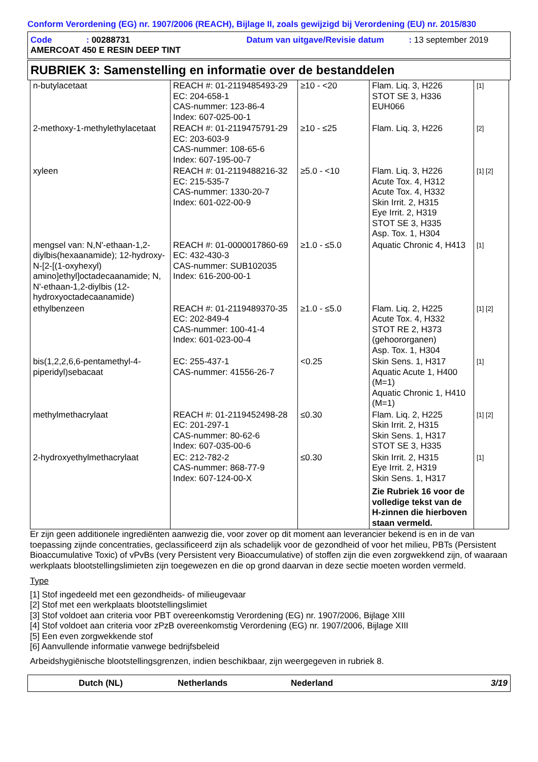Conform Verordening (EG) nr. 1907/2006 (REACH), Bijlage II, zoals gewijzigd bij Verordening (EU) nr. 2015/830
Code: 00288731 Datum van uitgave/Revisie datum: 13 september 2019
AMERCOAT 450 E RESIN DEEP TINT
RUBRIEK 3: Samenstelling en informatie over de bestanddelen
| n-butylacetaat | REACH #: 01-2119485493-29 EC: 204-658-1 CAS-nummer: 123-86-4 Index: 607-025-00-1 | ≥10 - <20 | Flam. Liq. 3, H226 STOT SE 3, H336 EUH066 | [1] |
| 2-methoxy-1-methylethylacetaat | REACH #: 01-2119475791-29 EC: 203-603-9 CAS-nummer: 108-65-6 Index: 607-195-00-7 | ≥10 - ≤25 | Flam. Liq. 3, H226 | [2] |
| xyleen | REACH #: 01-2119488216-32 EC: 215-535-7 CAS-nummer: 1330-20-7 Index: 601-022-00-9 | ≥5.0 - <10 | Flam. Liq. 3, H226 Acute Tox. 4, H312 Acute Tox. 4, H332 Skin Irrit. 2, H315 Eye Irrit. 2, H319 STOT SE 3, H335 Asp. Tox. 1, H304 | [1] [2] |
| mengsel van: N,N'-ethaan-1,2-diylbis(hexaanamide); 12-hydroxy-N-[2-[(1-oxyhexyl) amino]ethyl]octadecaanamide; N, N'-ethaan-1,2-diylbis (12-hydroxyoctadecaanamide) | REACH #: 01-0000017860-69 EC: 432-430-3 CAS-nummer: SUB102035 Index: 616-200-00-1 | ≥1.0 - ≤5.0 | Aquatic Chronic 4, H413 | [1] |
| ethylbenzeen | REACH #: 01-2119489370-35 EC: 202-849-4 CAS-nummer: 100-41-4 Index: 601-023-00-4 | ≥1.0 - ≤5.0 | Flam. Liq. 2, H225 Acute Tox. 4, H332 STOT RE 2, H373 (gehoororganen) Asp. Tox. 1, H304 | [1] [2] |
| bis(1,2,2,6,6-pentamethyl-4-piperidyl)sebacaat | EC: 255-437-1 CAS-nummer: 41556-26-7 | <0.25 | Skin Sens. 1, H317 Aquatic Acute 1, H400 (M=1) Aquatic Chronic 1, H410 (M=1) | [1] |
| methylmethacrylaat | REACH #: 01-2119452498-28 EC: 201-297-1 CAS-nummer: 80-62-6 Index: 607-035-00-6 | ≤0.30 | Flam. Liq. 2, H225 Skin Irrit. 2, H315 Skin Sens. 1, H317 STOT SE 3, H335 | [1] [2] |
| 2-hydroxyethylmethacrylaat | EC: 212-782-2 CAS-nummer: 868-77-9 Index: 607-124-00-X | ≤0.30 | Skin Irrit. 2, H315 Eye Irrit. 2, H319 Skin Sens. 1, H317 Zie Rubriek 16 voor de volledige tekst van de H-zinnen die hierboven staan vermeld. | [1] |
Er zijn geen additionele ingrediënten aanwezig die, voor zover op dit moment aan leverancier bekend is en in de van toepassing zijnde concentraties, geclassificeerd zijn als schadelijk voor de gezondheid of voor het milieu, PBTs (Persistent Bioaccumulative Toxic) of vPvBs (very Persistent very Bioaccumulative) of stoffen zijn die even zorgwekkend zijn, of waaraan werkplaats blootstellingslimieten zijn toegewezen en die op grond daarvan in deze sectie moeten worden vermeld.
Type
[1] Stof ingedeeld met een gezondheids- of milieugevaar
[2] Stof met een werkplaats blootstellingslimiet
[3] Stof voldoet aan criteria voor PBT overeenkomstig Verordening (EG) nr. 1907/2006, Bijlage XIII
[4] Stof voldoet aan criteria voor zPzB overeenkomstig Verordening (EG) nr. 1907/2006, Bijlage XIII
[5] Een even zorgwekkende stof
[6] Aanvullende informatie vanwege bedrijfsbeleid
Arbeidshygiënische blootstellingsgrenzen, indien beschikbaar, zijn weergegeven in rubriek 8.
Dutch (NL) Netherlands Nederland 3/19